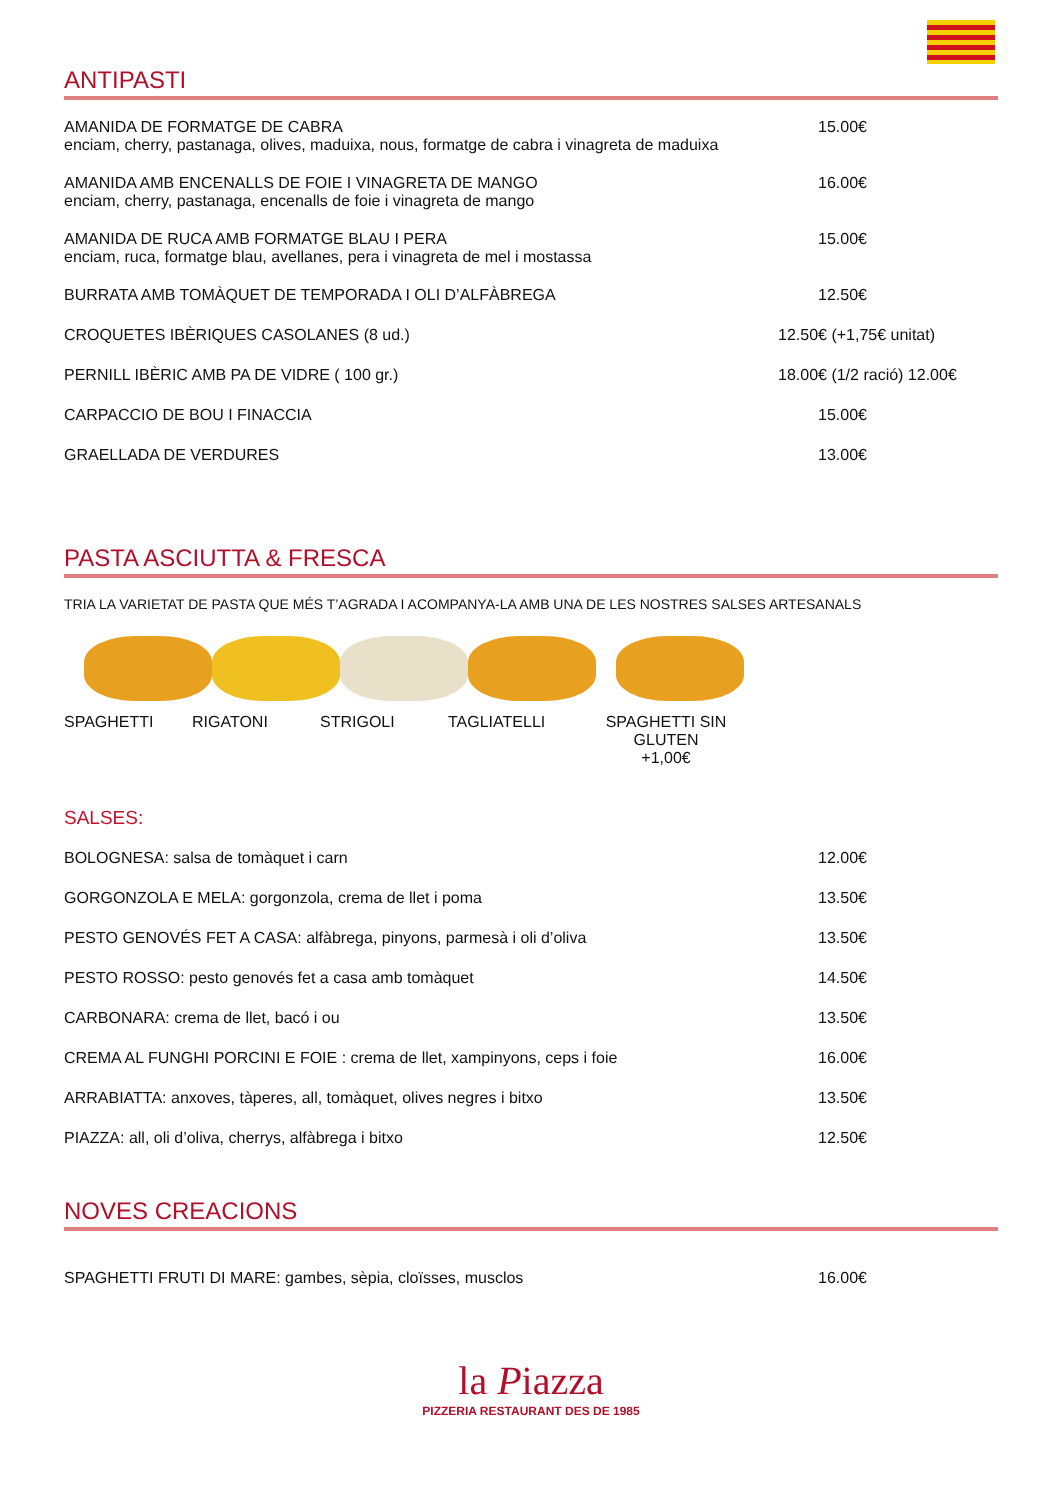ANTIPASTI
AMANIDA DE FORMATGE DE CABRA
enciam, cherry, pastanaga, olives, maduixa, nous, formatge de cabra i vinagreta de maduixa
15.00€
AMANIDA AMB ENCENALLS DE FOIE I VINAGRETA DE MANGO
enciam, cherry, pastanaga, encenalls de foie i vinagreta de mango
16.00€
AMANIDA DE RUCA AMB FORMATGE BLAU I PERA
enciam, ruca, formatge blau, avellanes, pera i vinagreta de mel i mostassa
15.00€
BURRATA AMB TOMÀQUET DE TEMPORADA I OLI D’ALFÀBREGA
12.50€
CROQUETES IBÈRIQUES CASOLANES (8 ud.)
12.50€ (+1,75€ unitat)
PERNILL IBÈRIC AMB PA DE VIDRE ( 100 gr.)
18.00€ (1/2 ració) 12.00€
CARPACCIO DE BOU I FINACCIA 15.00€
GRAELLADA DE VERDURES 13.00€
PASTA ASCIUTTA & FRESCA
TRIA LA VARIETAT DE PASTA QUE MÉS T’AGRADA I ACOMPANYA-LA AMB UNA DE LES NOSTRES SALSES ARTESANALS
SPAGHETTI RIGATONI STRIGOLI TAGLIATELLI SPAGHETTI SIN GLUTEN
+1,00€
SALSES:
BOLOGNESA: salsa de tomàquet i carn
12.00€
GORGONZOLA E MELA: gorgonzola, crema de llet i poma
13.50€
PESTO GENOVÉS FET A CASA: alfàbrega, pinyons, parmesà i oli d’oliva
13.50€
PESTO ROSSO: pesto genovés fet a casa amb tomàquet
14.50€
CARBONARA: crema de llet, bacó i ou
13.50€
CREMA AL FUNGHI PORCINI E FOIE : crema de llet, xampinyons, ceps i foie
16.00€
ARRABIATTA: anxoves, tàperes, all, tomàquet, olives negres i bitxo
13.50€
PIAZZA: all, oli d’oliva, cherrys, alfàbrega i bitxo
12.50€
NOVES CREACIONS
SPAGHETTI FRUTI DI MARE: gambes, sèpia, cloïsses, musclos
16.00€
la Piazza
PIZZERIA RESTAURANT DES DE 1985